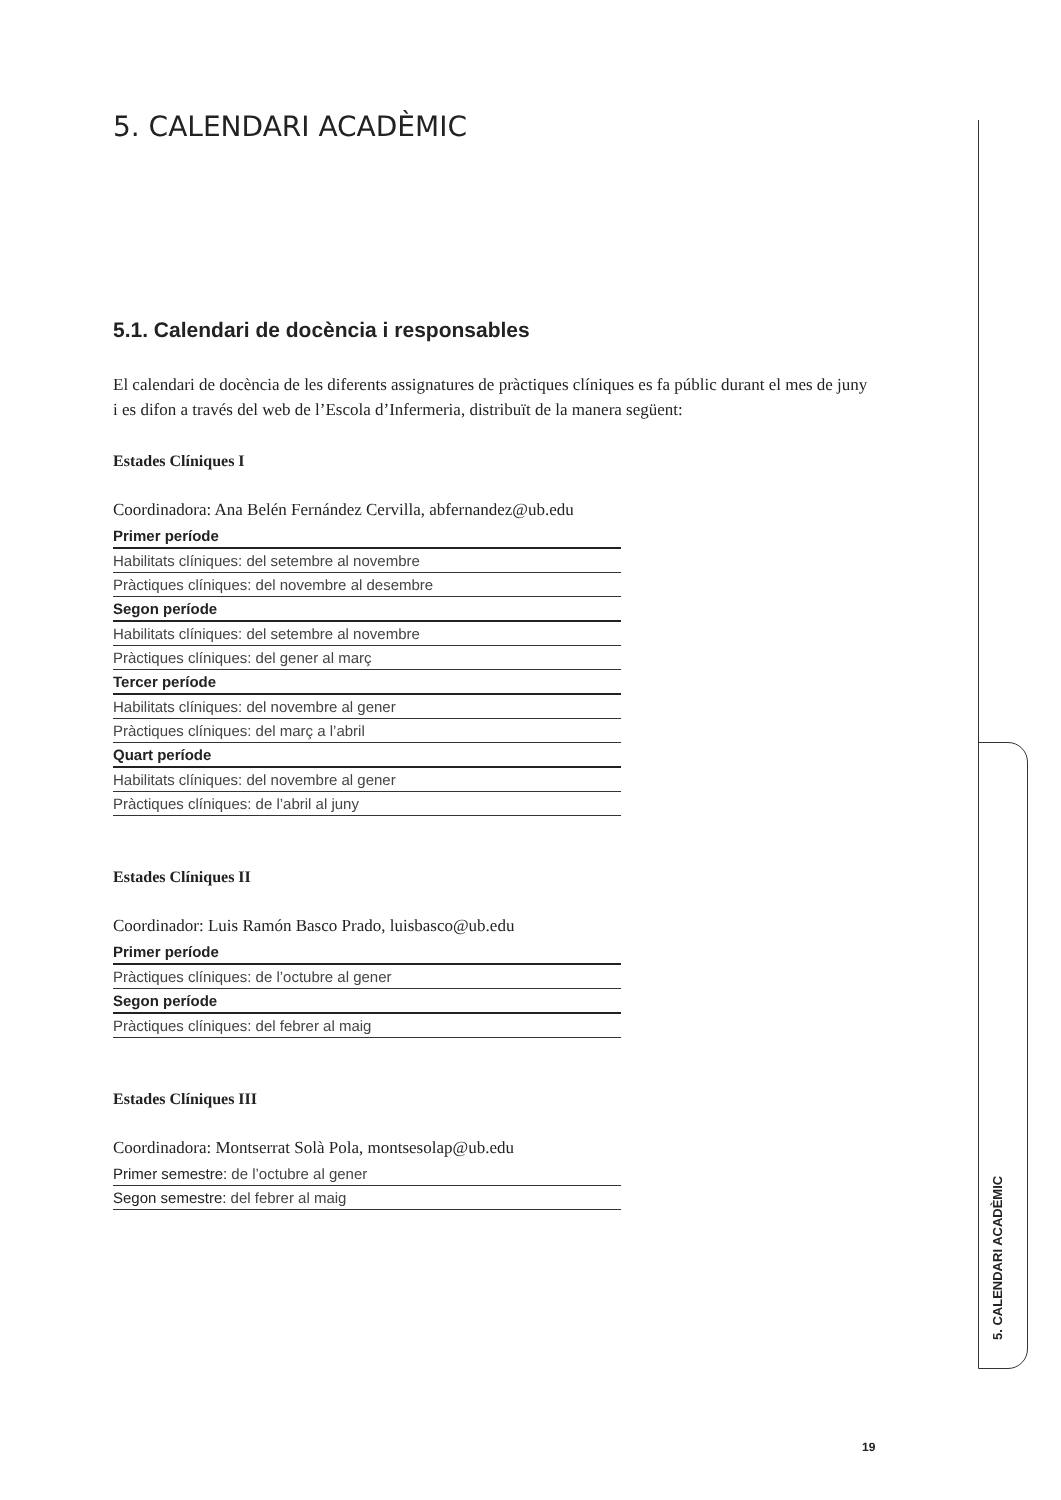5. CALENDARI ACADÈMIC
5.1. Calendari de docència i responsables
El calendari de docència de les diferents assignatures de pràctiques clíniques es fa públic durant el mes de juny i es difon a través del web de l’Escola d’Infermeria, distribuït de la manera següent:
Estades Clíniques I
Coordinadora: Ana Belén Fernández Cervilla, abfernandez@ub.edu
| Primer període |
| --- |
| Habilitats clíniques: del setembre al novembre |
| Pràctiques clíniques: del novembre al desembre |
| Segon període |
| Habilitats clíniques: del setembre al novembre |
| Pràctiques clíniques: del gener al març |
| Tercer període |
| Habilitats clíniques: del novembre al gener |
| Pràctiques clíniques: del març a l’abril |
| Quart període |
| Habilitats clíniques: del novembre al gener |
| Pràctiques clíniques: de l’abril al juny |
Estades Clíniques II
Coordinador: Luis Ramón Basco Prado, luisbasco@ub.edu
| Primer període |
| --- |
| Pràctiques clíniques: de l’octubre al gener |
| Segon període |
| Pràctiques clíniques: del febrer al maig |
Estades Clíniques III
Coordinadora: Montserrat Solà Pola, montsesolap@ub.edu
| Primer semestre: de l’octubre al gener |
| Segon semestre: del febrer al maig |
5. CALENDARI ACADÈMIC
19